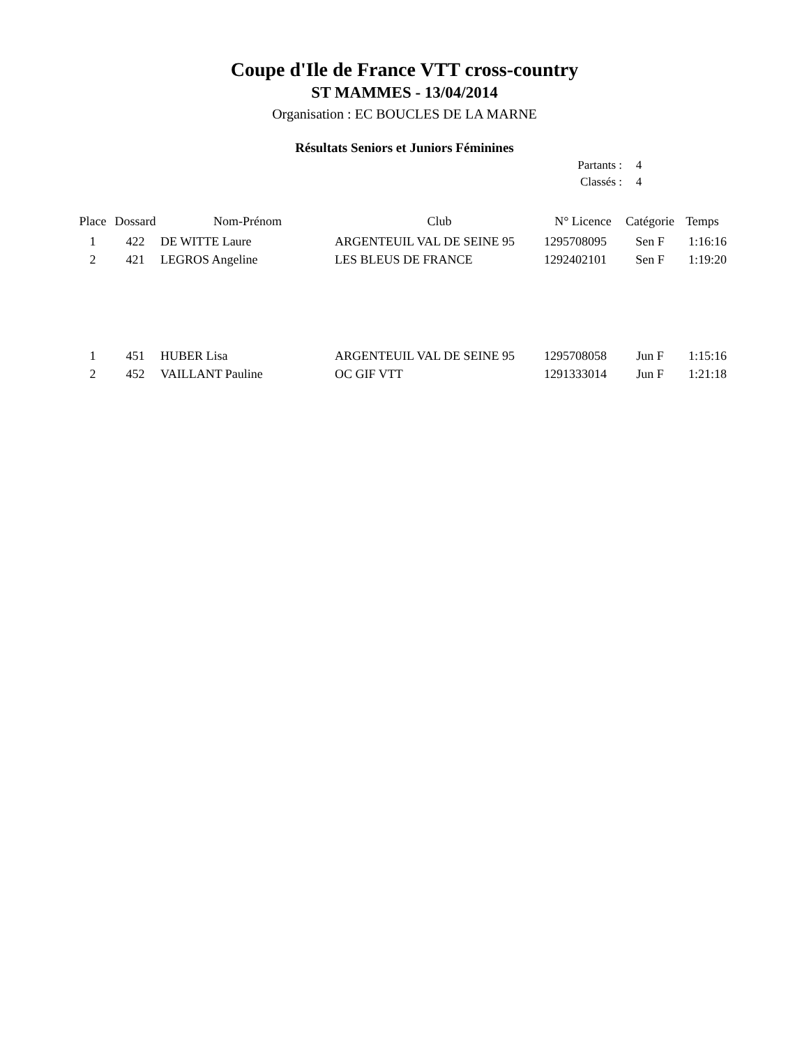Coupe d'Ile de France VTT cross-country
ST MAMMES - 13/04/2014
Organisation : EC BOUCLES DE LA MARNE
Résultats Seniors et Juniors Féminines
Partants : 4
Classés : 4
| Place | Dossard | Nom-Prénom | Club | N° Licence | Catégorie | Temps |
| --- | --- | --- | --- | --- | --- | --- |
| 1 | 422 | DE WITTE Laure | ARGENTEUIL VAL DE SEINE 95 | 1295708095 | Sen F | 1:16:16 |
| 2 | 421 | LEGROS Angeline | LES BLEUS DE FRANCE | 1292402101 | Sen F | 1:19:20 |
| 1 | 451 | HUBER Lisa | ARGENTEUIL VAL DE SEINE 95 | 1295708058 | Jun F | 1:15:16 |
| 2 | 452 | VAILLANT Pauline | OC GIF VTT | 1291333014 | Jun F | 1:21:18 |